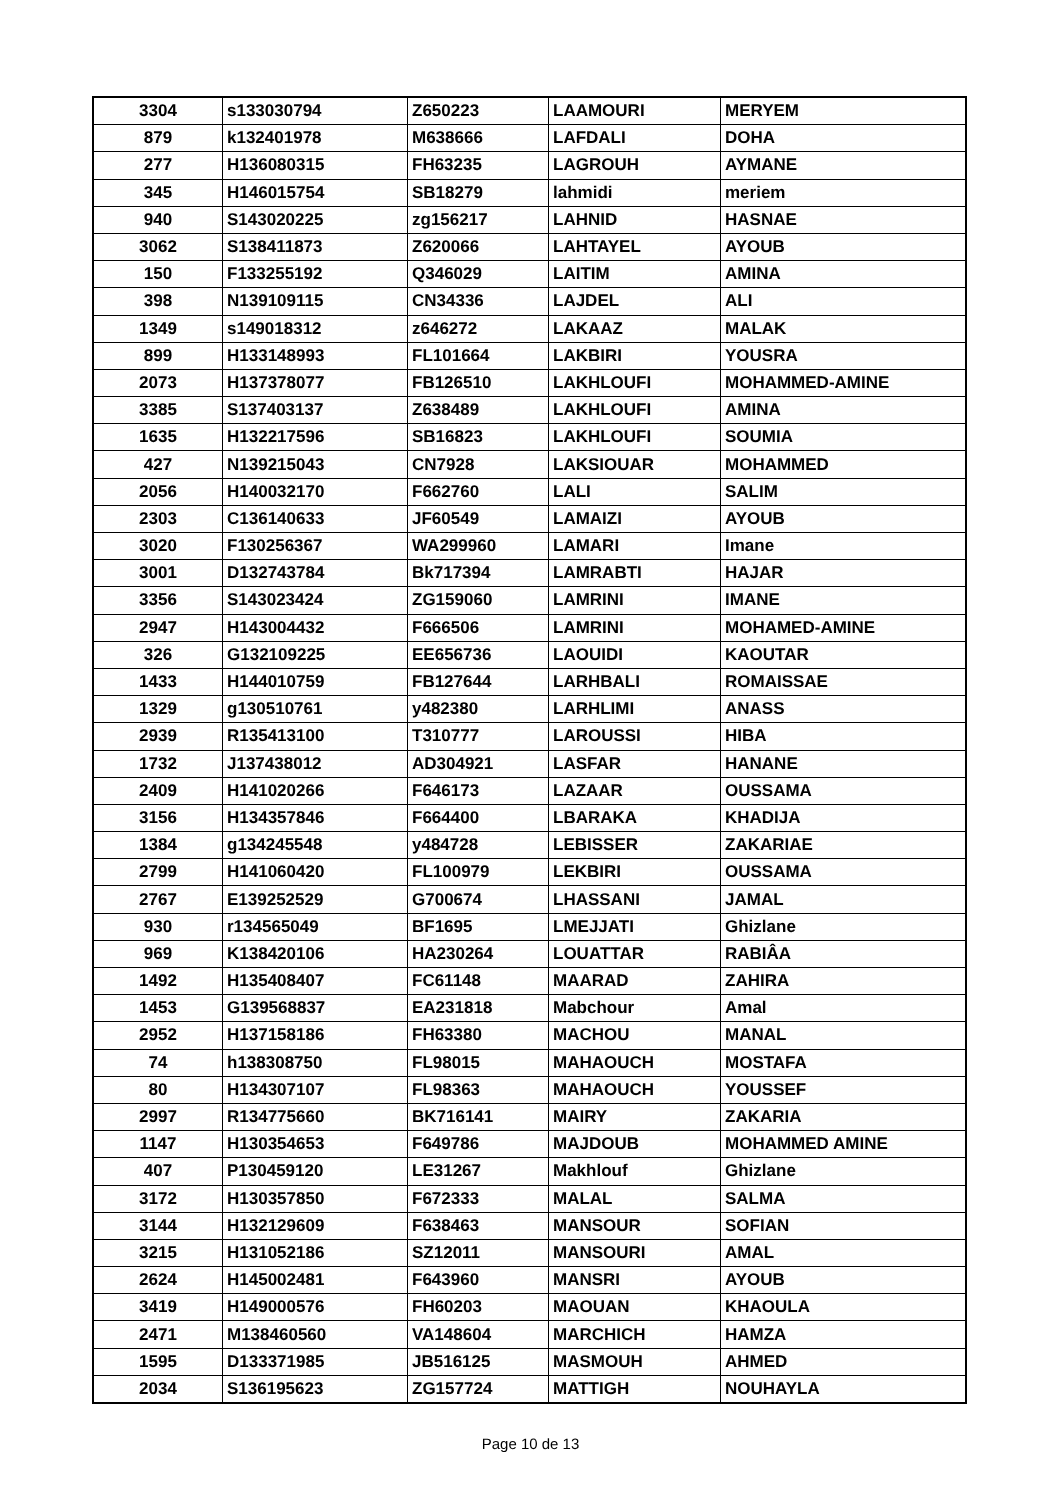| 3304 | s133030794 | Z650223 | LAAMOURI | MERYEM |
| 879 | k132401978 | M638666 | LAFDALI | DOHA |
| 277 | H136080315 | FH63235 | LAGROUH | AYMANE |
| 345 | H146015754 | SB18279 | lahmidi | meriem |
| 940 | S143020225 | zg156217 | LAHNID | HASNAE |
| 3062 | S138411873 | Z620066 | LAHTAYEL | AYOUB |
| 150 | F133255192 | Q346029 | LAITIM | AMINA |
| 398 | N139109115 | CN34336 | LAJDEL | ALI |
| 1349 | s149018312 | z646272 | LAKAAZ | MALAK |
| 899 | H133148993 | FL101664 | LAKBIRI | YOUSRA |
| 2073 | H137378077 | FB126510 | LAKHLOUFI | MOHAMMED-AMINE |
| 3385 | S137403137 | Z638489 | LAKHLOUFI | AMINA |
| 1635 | H132217596 | SB16823 | LAKHLOUFI | SOUMIA |
| 427 | N139215043 | CN7928 | LAKSIOUAR | MOHAMMED |
| 2056 | H140032170 | F662760 | LALI | SALIM |
| 2303 | C136140633 | JF60549 | LAMAIZI | AYOUB |
| 3020 | F130256367 | WA299960 | LAMARI | Imane |
| 3001 | D132743784 | Bk717394 | LAMRABTI | HAJAR |
| 3356 | S143023424 | ZG159060 | LAMRINI | IMANE |
| 2947 | H143004432 | F666506 | LAMRINI | MOHAMED-AMINE |
| 326 | G132109225 | EE656736 | LAOUIDI | KAOUTAR |
| 1433 | H144010759 | FB127644 | LARHBALI | ROMAISSAE |
| 1329 | g130510761 | y482380 | LARHLIMI | ANASS |
| 2939 | R135413100 | T310777 | LAROUSSI | HIBA |
| 1732 | J137438012 | AD304921 | LASFAR | HANANE |
| 2409 | H141020266 | F646173 | LAZAAR | OUSSAMA |
| 3156 | H134357846 | F664400 | LBARAKA | KHADIJA |
| 1384 | g134245548 | y484728 | LEBISSER | ZAKARIAE |
| 2799 | H141060420 | FL100979 | LEKBIRI | OUSSAMA |
| 2767 | E139252529 | G700674 | LHASSANI | JAMAL |
| 930 | r134565049 | BF1695 | LMEJJATI | Ghizlane |
| 969 | K138420106 | HA230264 | LOUATTAR | RABIÂA |
| 1492 | H135408407 | FC61148 | MAARAD | ZAHIRA |
| 1453 | G139568837 | EA231818 | Mabchour | Amal |
| 2952 | H137158186 | FH63380 | MACHOU | MANAL |
| 74 | h138308750 | FL98015 | MAHAOUCH | MOSTAFA |
| 80 | H134307107 | FL98363 | MAHAOUCH | YOUSSEF |
| 2997 | R134775660 | BK716141 | MAIRY | ZAKARIA |
| 1147 | H130354653 | F649786 | MAJDOUB | MOHAMMED AMINE |
| 407 | P130459120 | LE31267 | Makhlouf | Ghizlane |
| 3172 | H130357850 | F672333 | MALAL | SALMA |
| 3144 | H132129609 | F638463 | MANSOUR | SOFIAN |
| 3215 | H131052186 | SZ12011 | MANSOURI | AMAL |
| 2624 | H145002481 | F643960 | MANSRI | AYOUB |
| 3419 | H149000576 | FH60203 | MAOUAN | KHAOULA |
| 2471 | M138460560 | VA148604 | MARCHICH | HAMZA |
| 1595 | D133371985 | JB516125 | MASMOUH | AHMED |
| 2034 | S136195623 | ZG157724 | MATTIGH | NOUHAYLA |
Page 10 de 13